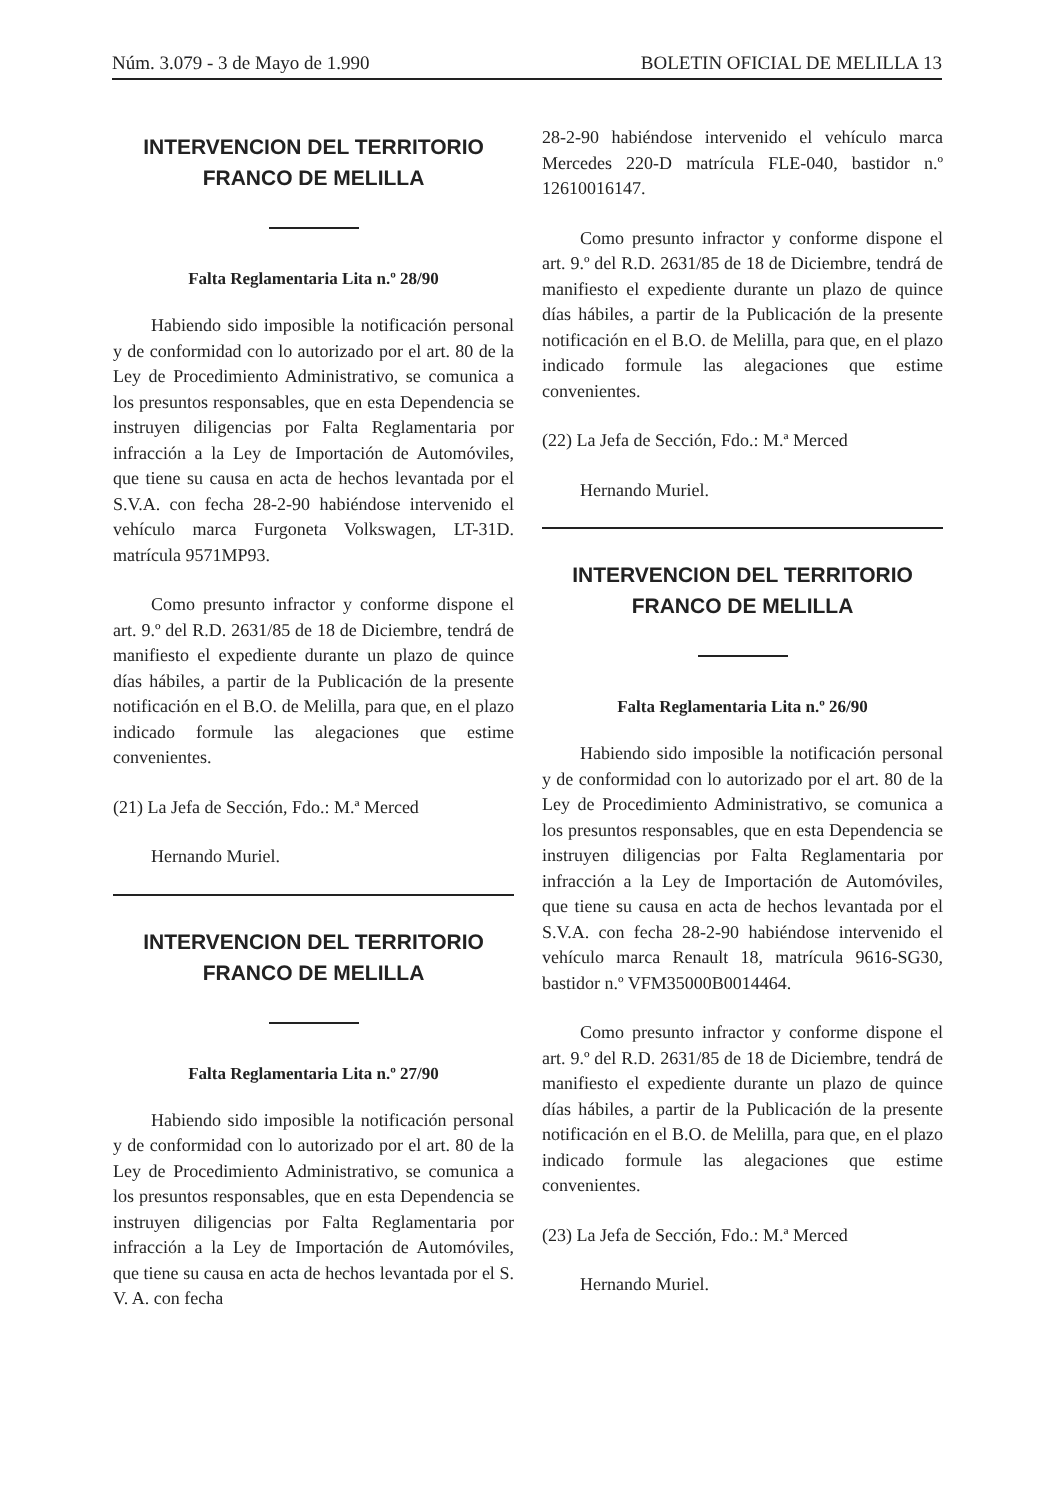Núm. 3.079 - 3 de Mayo de 1.990 BOLETIN OFICIAL DE MELILLA 13
INTERVENCION DEL TERRITORIO
FRANCO DE MELILLA
Falta Reglamentaria Lita n.º 28/90
Habiendo sido imposible la notificación personal y de conformidad con lo autorizado por el art. 80 de la Ley de Procedimiento Administrativo, se comunica a los presuntos responsables, que en esta Dependencia se instruyen diligencias por Falta Reglamentaria por infracción a la Ley de Importación de Automóviles, que tiene su causa en acta de hechos levantada por el S.V.A. con fecha 28-2-90 habiéndose intervenido el vehículo marca Furgoneta Volkswagen, LT-31D. matrícula 9571MP93.
Como presunto infractor y conforme dispone el art. 9.º del R.D. 2631/85 de 18 de Diciembre, tendrá de manifiesto el expediente durante un plazo de quince días hábiles, a partir de la Publicación de la presente notificación en el B.O. de Melilla, para que, en el plazo indicado formule las alegaciones que estime convenientes.
(21) La Jefa de Sección, Fdo.: M.ª Merced
Hernando Muriel.
INTERVENCION DEL TERRITORIO
FRANCO DE MELILLA
Falta Reglamentaria Lita n.º 27/90
Habiendo sido imposible la notificación personal y de conformidad con lo autorizado por el art. 80 de la Ley de Procedimiento Administrativo, se comunica a los presuntos responsables, que en esta Dependencia se instruyen diligencias por Falta Reglamentaria por infracción a la Ley de Importación de Automóviles, que tiene su causa en acta de hechos levantada por el S. V. A. con fecha
28-2-90 habiéndose intervenido el vehículo marca Mercedes 220-D matrícula FLE-040, bastidor n.º 12610016147.
Como presunto infractor y conforme dispone el art. 9.º del R.D. 2631/85 de 18 de Diciembre, tendrá de manifiesto el expediente durante un plazo de quince días hábiles, a partir de la Publicación de la presente notificación en el B.O. de Melilla, para que, en el plazo indicado formule las alegaciones que estime convenientes.
(22) La Jefa de Sección, Fdo.: M.ª Merced
Hernando Muriel.
INTERVENCION DEL TERRITORIO
FRANCO DE MELILLA
Falta Reglamentaria Lita n.º 26/90
Habiendo sido imposible la notificación personal y de conformidad con lo autorizado por el art. 80 de la Ley de Procedimiento Administrativo, se comunica a los presuntos responsables, que en esta Dependencia se instruyen diligencias por Falta Reglamentaria por infracción a la Ley de Importación de Automóviles, que tiene su causa en acta de hechos levantada por el S.V.A. con fecha 28-2-90 habiéndose intervenido el vehículo marca Renault 18, matrícula 9616-SG30, bastidor n.º VFM35000B0014464.
Como presunto infractor y conforme dispone el art. 9.º del R.D. 2631/85 de 18 de Diciembre, tendrá de manifiesto el expediente durante un plazo de quince días hábiles, a partir de la Publicación de la presente notificación en el B.O. de Melilla, para que, en el plazo indicado formule las alegaciones que estime convenientes.
(23) La Jefa de Sección, Fdo.: M.ª Merced
Hernando Muriel.